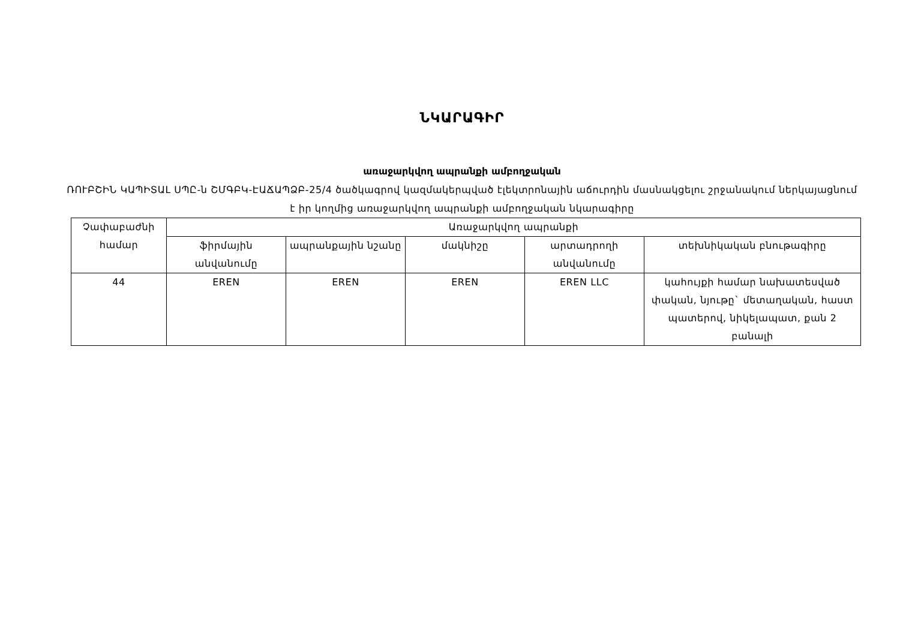ՆԿԱՐԱԳԻՐ
առաջարկվող ապրանքի ամբողջական
ՌՈՒԲՇԻՆ ԿԱՊԻՏԱԼ ՍՊԸ-ն ՇՄԳԲԿ-ԷԱՃԱՊՁԲ-25/4 ծածկագրով կազմակերպված էլեկտրոնային աճուրդին մասնակցելու շրջանակում ներկայացնում է իր կողմից առաջարկվող ապրանքի ամբողջական նկարագիրը
| Չափաբաժնի համար | Առաջարկվող ապրանքի | | | | |
| --- | --- | --- | --- | --- | --- |
| | ֆիրմային անվանումը | ապրանքային նշանը | մակնիշը | արտադրողի անվանումը | տեխնիկական բնութագիրը |
| 44 | EREN | EREN | EREN | EREN LLC | կահույքի համար նախատեսված փական, նյութը` մետաղական, հաստ պատերով, նիկելապատ, քան 2 բանալի |